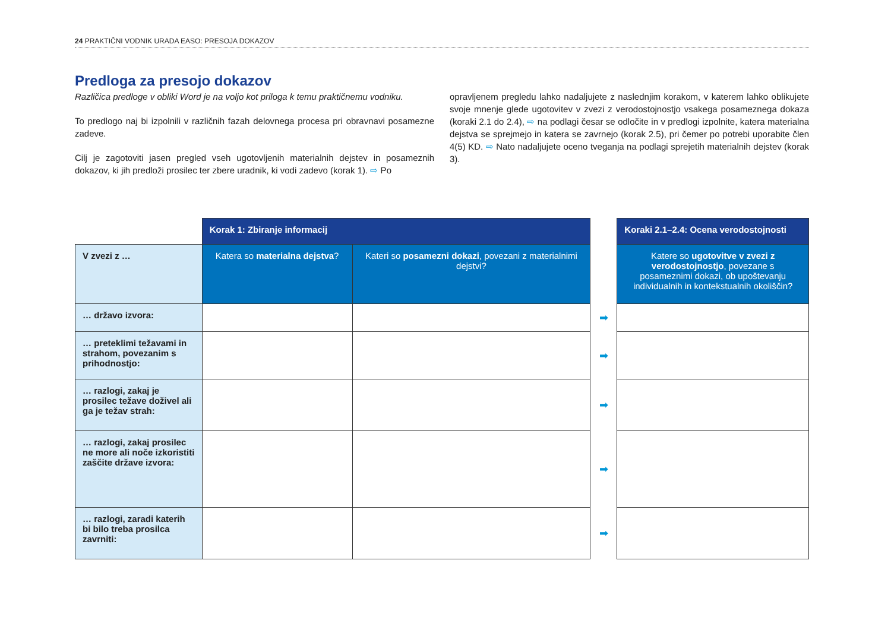24 PRAKTIČNI VODNIK URADA EASO: PRESOJA DOKAZOV
Predloga za presojo dokazov
Različica predloge v obliki Word je na voljo kot priloga k temu praktičnemu vodniku.
To predlogo naj bi izpolnili v različnih fazah delovnega procesa pri obravnavi posamezne zadeve.
Cilj je zagotoviti jasen pregled vseh ugotovljenih materialnih dejstev in posameznih dokazov, ki jih predloži prosilec ter zbere uradnik, ki vodi zadevo (korak 1). ⇨ Po
opravljenem pregledu lahko nadaljujete z naslednjim korakom, v katerem lahko oblikujete svoje mnenje glede ugotovitev v zvezi z verodostojnostjo vsakega posameznega dokaza (koraki 2.1 do 2.4), ⇨ na podlagi česar se odločite in v predlogi izpolnite, katera materialna dejstva se sprejmejo in katera se zavrnejo (korak 2.5), pri čemer po potrebi uporabite člen 4(5) KD. ⇨ Nato nadaljujete oceno tveganja na podlagi sprejetih materialnih dejstev (korak 3).
| | Korak 1: Zbiranje informacij | | | Koraki 2.1–2.4: Ocena verodostojnosti |
| V zvezi z … | Katera so materialna dejstva ? | Kateri so posamezni dokazi , povezani z materialnimi dejstvi? | | Katere so ugotovitve v zvezi z verodostojnostjo , povezane s posameznimi dokazi, ob upoštevanju individualnih in kontekstualnih okoliščin? |
| … državo izvora: | | | ➡ | |
| … preteklimi težavami in strahom, povezanim s prihodnostjo: | | | ➡ | |
| … razlogi, zakaj je prosilec težave doživel ali ga je težav strah: | | | ➡ | |
| … razlogi, zakaj prosilec ne more ali noče izkoristiti zaščite države izvora: | | | ➡ | |
| … razlogi, zaradi katerih bi bilo treba prosilca zavrniti: | | | ➡ | |